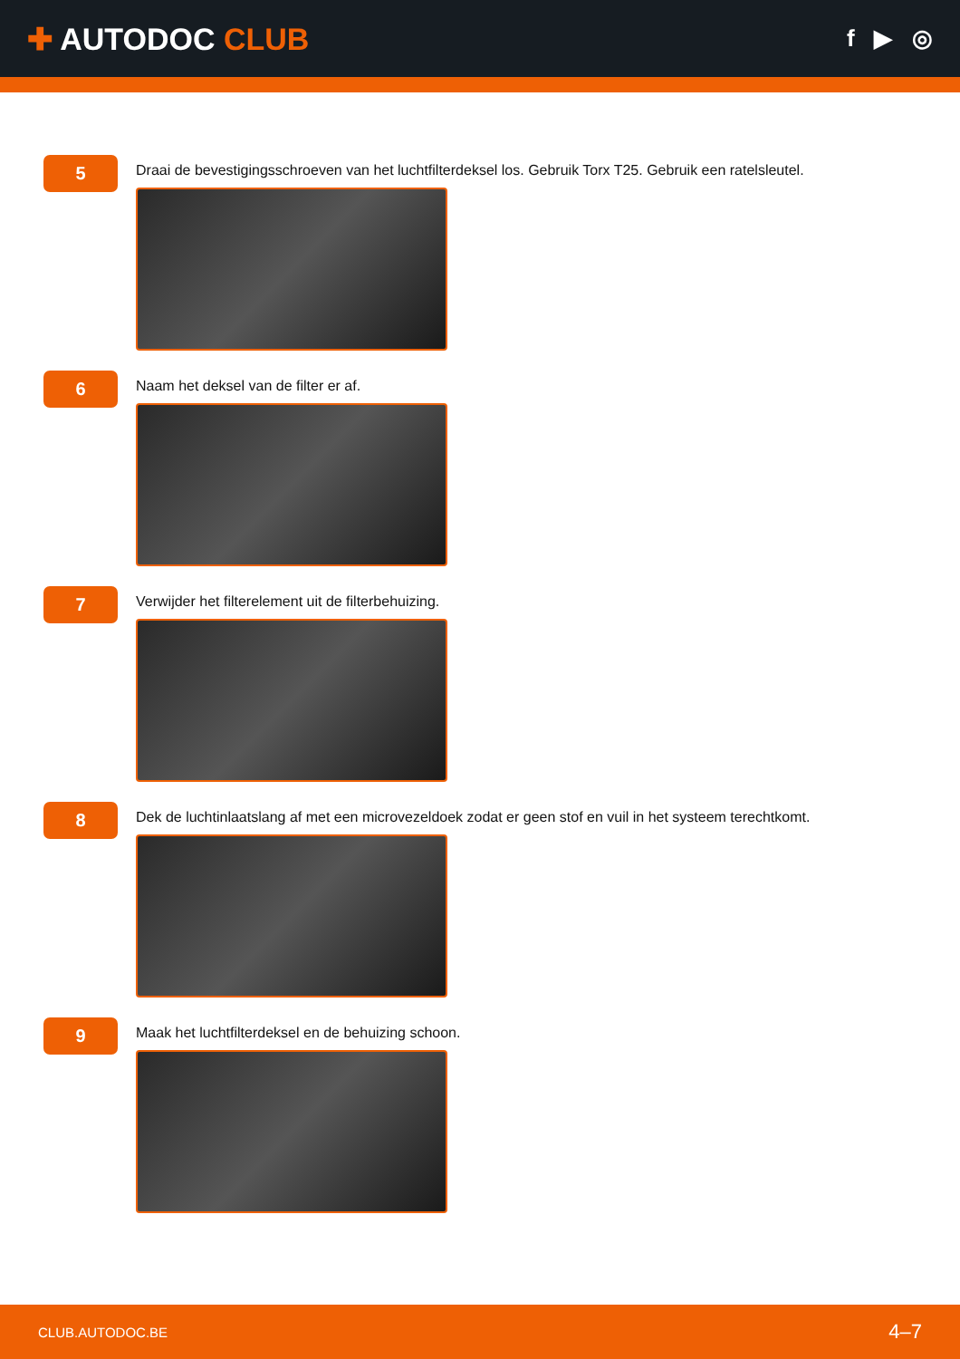✚ AUTODOC CLUB
f ▶ ◎
5
Draai de bevestigingsschroeven van het luchtfilterdeksel los. Gebruik Torx T25. Gebruik een ratelsleutel.
6
Naam het deksel van de filter er af.
7
Verwijder het filterelement uit de filterbehuizing.
8
Dek de luchtinlaatslang af met een microvezeldoek zodat er geen stof en vuil in het systeem terechtkomt.
9
Maak het luchtfilterdeksel en de behuizing schoon.
CLUB.AUTODOC.BE 4–7